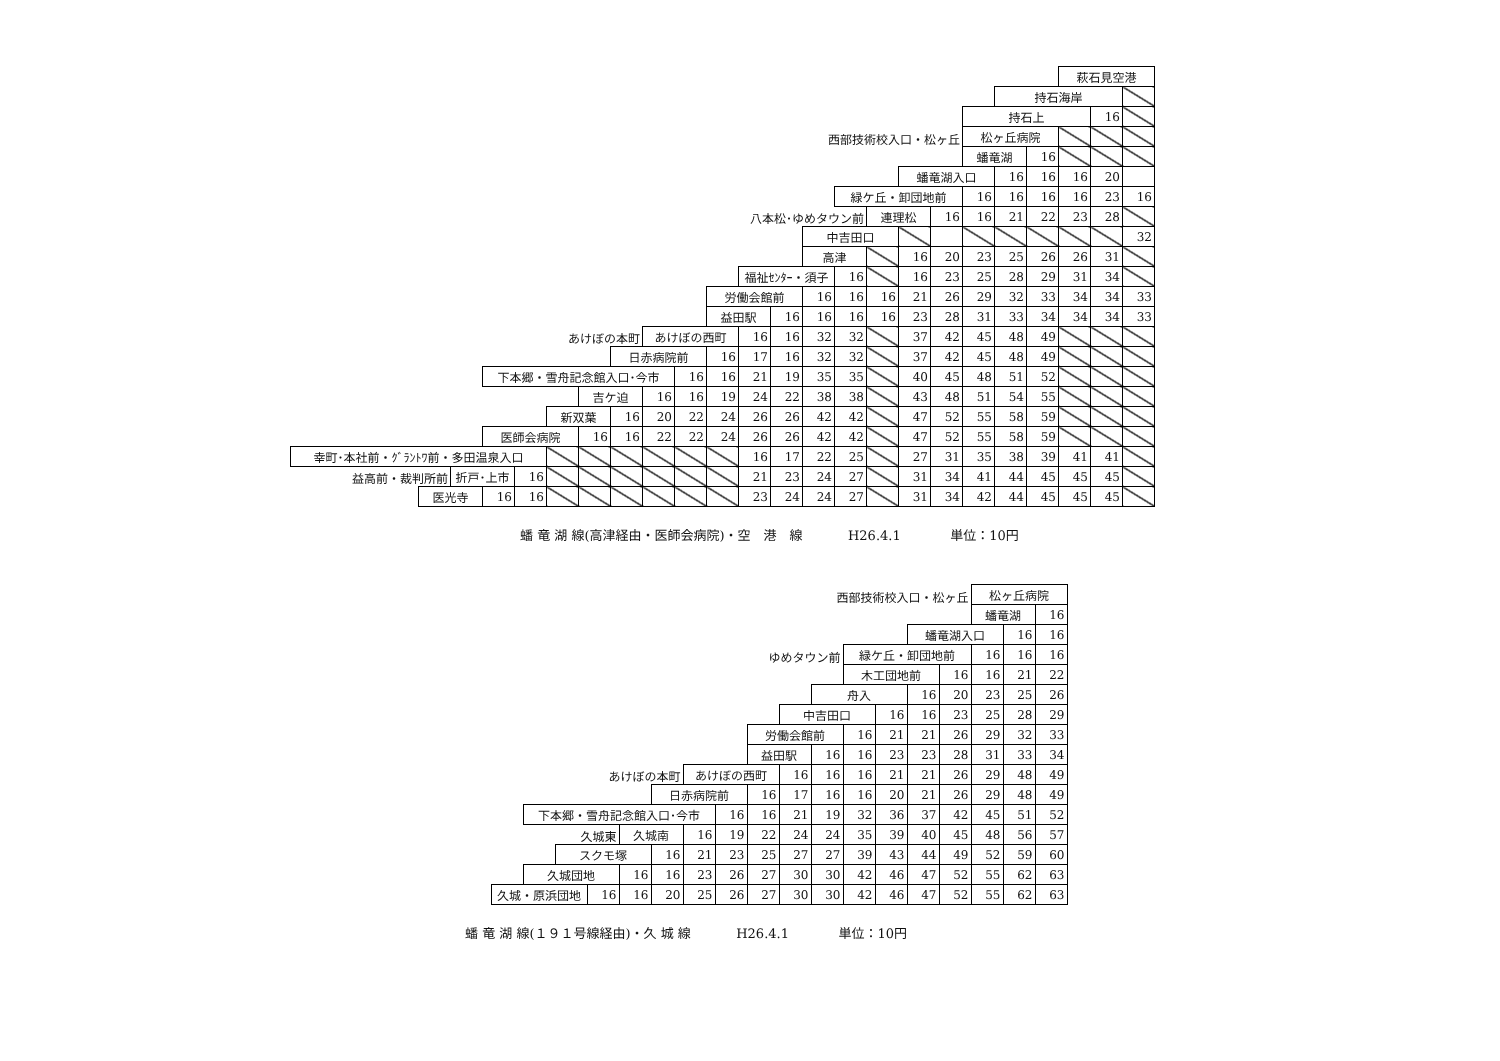| | | | | | | | | | | | | | | | | | | | | | 萩石見空港 | | |
| | | | | | | | | | | | | | | | | | | | 持石海岸 | | | | |
| | | | | | | | | | | | | | | | | | | 持石上 | | | | 16 | |
| 西部技術校入口・松ヶ丘 | | | | | | | | | | | | | | | | | | 松ヶ丘病院 | | | | | |
| | | | | | | | | | | | | | | | | | | 蟠竜湖 | | 16 | | | |
| | | | | | | | | | | | | | | | | 蟠竜湖入口 | | | 16 | 16 | 16 | 20 | |
| | | | | | | | | | | | | | | 緑ケ丘・卸団地前 | | | | 16 | 16 | 16 | 16 | 23 | 16 |
| 八本松･ゆめタウン前 | | | | | | | | | | | | | | | 連理松 | | 16 | 16 | 21 | 22 | 23 | 28 | |
| | | | | | | | | | | | | | 中吉田口 | | | | | | | | | | 32 |
| | | | | | | | | | | | | | 高津 | | | 16 | 20 | 23 | 25 | 26 | 26 | 31 | |
| | | | | | | | | | | | 福祉ｾﾝﾀｰ・須子 | | | 16 | | 16 | 23 | 25 | 28 | 29 | 31 | 34 | |
| | | | | | | | | | | 労働会館前 | | | 16 | 16 | 16 | 21 | 26 | 29 | 32 | 33 | 34 | 34 | 33 |
| | | | | | | | | | | 益田駅 | | 16 | 16 | 16 | 16 | 23 | 28 | 31 | 33 | 34 | 34 | 34 | 33 |
| あけぼの本町 | | | | | | | | あけぼの西町 | | | 16 | 16 | 32 | 32 | | 37 | 42 | 45 | 48 | 49 | | | |
| | | | | | | | 日赤病院前 | | | 16 | 17 | 16 | 32 | 32 | | 37 | 42 | 45 | 48 | 49 | | | |
| | | | 下本郷・雪舟記念館入口･今市 | | | | | | 16 | 16 | 21 | 19 | 35 | 35 | | 40 | 45 | 48 | 51 | 52 | | | |
| | | | | | | 吉ケ迫 | | 16 | 16 | 19 | 24 | 22 | 38 | 38 | | 43 | 48 | 51 | 54 | 55 | | | |
| | | | | | 新双葉 | | 16 | 20 | 22 | 24 | 26 | 26 | 42 | 42 | | 47 | 52 | 55 | 58 | 59 | | | |
| | | | 医師会病院 | | | 16 | 16 | 22 | 22 | 24 | 26 | 26 | 42 | 42 | | 47 | 52 | 55 | 58 | 59 | | | |
| 幸町･本社前・ｸﾞﾗﾝﾄﾜ前・多田温泉入口 | | | | | | | | | | | 16 | 17 | 22 | 25 | | 27 | 31 | 35 | 38 | 39 | 41 | 41 | |
| 益高前・裁判所前 | | 折戸･上市 | | 16 | | | | | | | 21 | 23 | 24 | 27 | | 31 | 34 | 41 | 44 | 45 | 45 | 45 | |
| | 医光寺 | | 16 | 16 | | | | | | | 23 | 24 | 24 | 27 | | 31 | 34 | 42 | 44 | 45 | 45 | 45 | |
蟠 竜 湖 線(高津経由・医師会病院)・空　港　線 H26.4.1 単位：10円
| 西部技術校入口・松ヶ丘 | | | | | | | | | | | | | | | | 松ヶ丘病院 | | |
| | | | | | | | | | | | | | | | | 蟠竜湖 | | 16 |
| | | | | | | | | | | | | | | 蟠竜湖入口 | | | 16 | 16 |
| ゆめタウン前 | | | | | | | | | | | | 緑ケ丘・卸団地前 | | | | 16 | 16 | 16 |
| | | | | | | | | | | | | 木工団地前 | | | 16 | 16 | 21 | 22 |
| | | | | | | | | | | | 舟入 | | | 16 | 20 | 23 | 25 | 26 |
| | | | | | | | | | | 中吉田口 | | | 16 | 16 | 23 | 25 | 28 | 29 |
| | | | | | | | | | 労働会館前 | | | 16 | 21 | 21 | 26 | 29 | 32 | 33 |
| | | | | | | | | | 益田駅 | | 16 | 16 | 23 | 23 | 28 | 31 | 33 | 34 |
| あけぼの本町 | | | | | | | あけぼの西町 | | | 16 | 16 | 16 | 21 | 21 | 26 | 29 | 48 | 49 |
| | | | | | | 日赤病院前 | | | 16 | 17 | 16 | 16 | 20 | 21 | 26 | 29 | 48 | 49 |
| | | 下本郷・雪舟記念館入口･今市 | | | | | | 16 | 16 | 21 | 19 | 32 | 36 | 37 | 42 | 45 | 51 | 52 |
| 久城東 | | | | | 久城南 | | 16 | 19 | 22 | 24 | 24 | 35 | 39 | 40 | 45 | 48 | 56 | 57 |
| | | | スクモ塚 | | | 16 | 21 | 23 | 25 | 27 | 27 | 39 | 43 | 44 | 49 | 52 | 59 | 60 |
| | | 久城団地 | | | 16 | 16 | 23 | 26 | 27 | 30 | 30 | 42 | 46 | 47 | 52 | 55 | 62 | 63 |
| | 久城・原浜団地 | | | 16 | 16 | 20 | 25 | 26 | 27 | 30 | 30 | 42 | 46 | 47 | 52 | 55 | 62 | 63 |
蟠 竜 湖 線(１９１号線経由)・久 城 線 H26.4.1 単位：10円